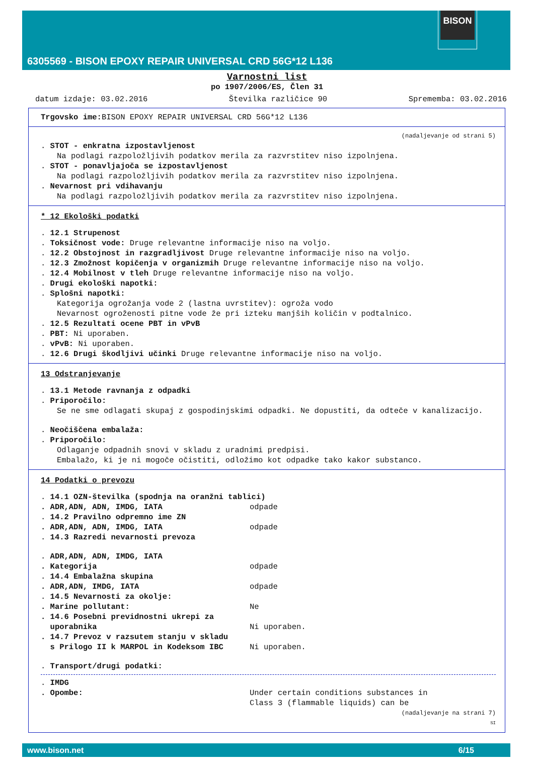BISON
6305569 - BISON EPOXY REPAIR UNIVERSAL CRD 56G*12 L136
Varnostni list
po 1907/2006/ES, Člen 31
datum izdaje: 03.02.2016 Številka različice 90 Sprememba: 03.02.2016
Trgovsko ime: BISON EPOXY REPAIR UNIVERSAL CRD 56G*12 L136
(nadaljevanje od strani 5)
. STOT - enkratna izpostavljenost
Na podlagi razpoložljivih podatkov merila za razvrstitev niso izpolnjena.
. STOT - ponavljajoča se izpostavljenost
Na podlagi razpoložljivih podatkov merila za razvrstitev niso izpolnjena.
. Nevarnost pri vdihavanju
Na podlagi razpoložljivih podatkov merila za razvrstitev niso izpolnjena.
* 12 Ekološki podatki
. 12.1 Strupenost
. Toksičnost vode: Druge relevantne informacije niso na voljo.
. 12.2 Obstojnost in razgradljivost Druge relevantne informacije niso na voljo.
. 12.3 Zmožnost kopičenja v organizmih Druge relevantne informacije niso na voljo.
. 12.4 Mobilnost v tleh Druge relevantne informacije niso na voljo.
. Drugi ekološki napotki:
. Splošni napotki:
Kategorija ogrožanja vode 2 (lastna uvrstitev): ogroža vodo
Nevarnost ogroženosti pitne vode že pri izteku manjših količin v podtalnico.
. 12.5 Rezultati ocene PBT in vPvB
. PBT: Ni uporaben.
. vPvB: Ni uporaben.
. 12.6 Drugi škodljivi učinki Druge relevantne informacije niso na voljo.
13 Odstranjevanje
. 13.1 Metode ravnanja z odpadki
. Priporočilo:
Se ne sme odlagati skupaj z gospodinjskimi odpadki. Ne dopustiti, da odteče v kanalizacijo.
. Neočiščena embalaža:
. Priporočilo:
Odlaganje odpadnih snovi v skladu z uradnimi predpisi.
Embalažo, ki je ni mogoče očistiti, odložimo kot odpadke tako kakor substanco.
14 Podatki o prevozu
. 14.1 OZN-številka (spodnja na oranžni tablici)
. ADR,ADN, ADN, IMDG, IATA odpade
. 14.2 Pravilno odpremno ime ZN
. ADR,ADN, ADN, IMDG, IATA odpade
. 14.3 Razredi nevarnosti prevoza
. ADR,ADN, ADN, IMDG, IATA
. Kategorija odpade
. 14.4 Embalažna skupina
. ADR,ADN, IMDG, IATA odpade
. 14.5 Nevarnosti za okolje:
. Marine pollutant: Ne
. 14.6 Posebni previdnostni ukrepi za
uporabnika
Ni uporaben.
. 14.7 Prevoz v razsutem stanju v skladu
s Prilogo II k MARPOL in Kodeksom IBC
Ni uporaben.
. Transport/drugi podatki:
. IMDG
. Opombe: Under certain conditions substances in
Class 3 (flammable liquids) can be
(nadaljevanje na strani 7)
SI
www.bison.net 6/15